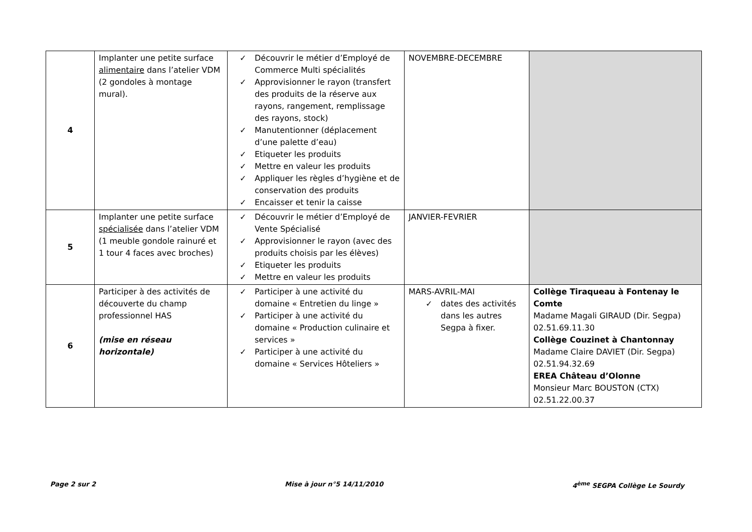| 4 | Implanter une petite surface alimentaire dans l’atelier VDM (2 gondoles à montage mural). | ✓ Découvrir le métier d’Employé de Commerce Multi spécialités ✓ Approvisionner le rayon (transfert des produits de la réserve aux rayons, rangement, remplissage des rayons, stock) ✓ Manutentionner (déplacement d’une palette d’eau) ✓ Etiqueter les produits ✓ Mettre en valeur les produits ✓ Appliquer les règles d’hygiène et de conservation des produits ✓ Encaisser et tenir la caisse | NOVEMBRE-DECEMBRE | |
| 5 | Implanter une petite surface spécialisée dans l’atelier VDM (1 meuble gondole rainuré et 1 tour 4 faces avec broches) | ✓ Découvrir le métier d’Employé de Vente Spécialisé ✓ Approvisionner le rayon (avec des produits choisis par les élèves) ✓ Etiqueter les produits ✓ Mettre en valeur les produits | JANVIER-FEVRIER | |
| 6 | Participer à des activités de découverte du champ professionnel HAS (mise en réseau horizontale) | ✓ Participer à une activité du domaine « Entretien du linge » ✓ Participer à une activité du domaine « Production culinaire et services » ✓ Participer à une activité du domaine « Services Hôteliers » | MARS-AVRIL-MAI ✓ dates des activités dans les autres Segpa à fixer. | Collège Tiraqueau à Fontenay le Comte Madame Magali GIRAUD (Dir. Segpa) 02.51.69.11.30 Collège Couzinet à Chantonnay Madame Claire DAVIET (Dir. Segpa) 02.51.94.32.69 EREA Château d’Olonne Monsieur Marc BOUSTON (CTX) 02.51.22.00.37 |
Page 2 sur 2 Mise à jour n°5 14/11/2010 4<sup>ème</sup> SEGPA Collège Le Sourdy